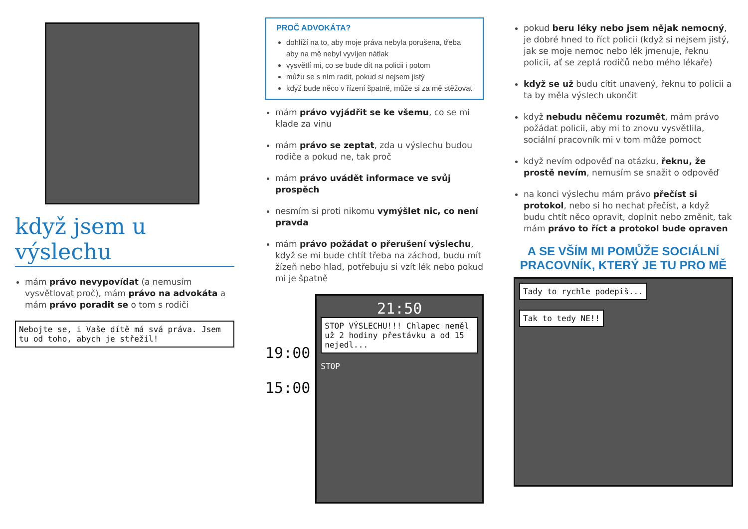když jsem u výslechu
mám právo nevypovídat (a nemusím vysvětlovat proč), mám právo na advokáta a mám právo poradit se o tom s rodiči
Nebojte se, i Vaše dítě má svá práva. Jsem tu od toho, abych je střežil!
PROČ ADVOKÁTA?
dohlíží na to, aby moje práva nebyla porušena, třeba aby na mě nebyl vyvíjen nátlak
vysvětlí mi, co se bude dít na policii i potom
můžu se s ním radit, pokud si nejsem jistý
když bude něco v řízení špatně, může si za mě stěžovat
mám právo vyjádřit se ke všemu, co se mi klade za vinu
mám právo se zeptat, zda u výslechu budou rodiče a pokud ne, tak proč
mám právo uvádět informace ve svůj prospěch
nesmím si proti nikomu vymýšlet nic, co není pravda
mám právo požádat o přerušení výslechu, když se mi bude chtít třeba na záchod, budu mít žízeň nebo hlad, potřebuju si vzít lék nebo pokud mi je špatně
19:00
15:00
21:50
STOP VÝSLECHU!!! Chlapec neměl už 2 hodiny přestávku a od 15 nejedl...
STOP
pokud beru léky nebo jsem nějak nemocný, je dobré hned to říct policii (když si nejsem jistý, jak se moje nemoc nebo lék jmenuje, řeknu policii, ať se zeptá rodičů nebo mého lékaře)
když se už budu cítit unavený, řeknu to policii a ta by měla výslech ukončit
když nebudu něčemu rozumět, mám právo požádat policii, aby mi to znovu vysvětlila, sociální pracovník mi v tom může pomoct
když nevím odpověď na otázku, řeknu, že prostě nevím, nemusím se snažit o odpověď
na konci výslechu mám právo přečíst si protokol, nebo si ho nechat přečíst, a když budu chtít něco opravit, doplnit nebo změnit, tak mám právo to říct a protokol bude opraven
A SE VŠÍM MI POMŮŽE SOCIÁLNÍ PRACOVNÍK, KTERÝ JE TU PRO MĚ
Tady to rychle podepiš...
Tak to tedy NE!!